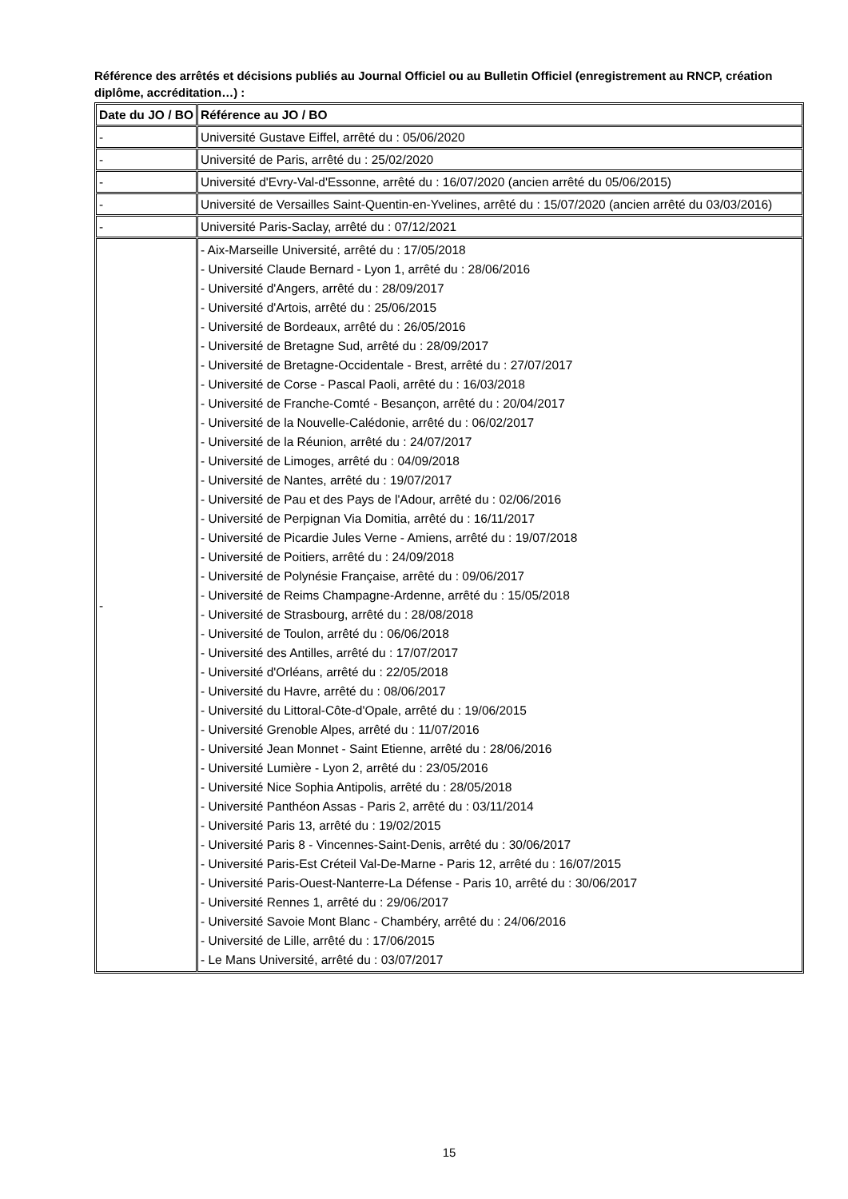Référence des arrêtés et décisions publiés au Journal Officiel ou au Bulletin Officiel (enregistrement au RNCP, création diplôme, accréditation…) :
| Date du JO / BO | Référence au JO / BO |
| --- | --- |
| - | Université Gustave Eiffel, arrêté du : 05/06/2020 |
| - | Université de Paris, arrêté du : 25/02/2020 |
| - | Université d'Evry-Val-d'Essonne, arrêté du : 16/07/2020 (ancien arrêté du 05/06/2015) |
| - | Université de Versailles Saint-Quentin-en-Yvelines, arrêté du : 15/07/2020 (ancien arrêté du 03/03/2016) |
| - | Université Paris-Saclay, arrêté du : 07/12/2021 |
| - | - Aix-Marseille Université, arrêté du : 17/05/2018 - Université Claude Bernard - Lyon 1, arrêté du : 28/06/2016 - Université d'Angers, arrêté du : 28/09/2017 - Université d'Artois, arrêté du : 25/06/2015 - Université de Bordeaux, arrêté du : 26/05/2016 - Université de Bretagne Sud, arrêté du : 28/09/2017 - Université de Bretagne-Occidentale - Brest, arrêté du : 27/07/2017 - Université de Corse - Pascal Paoli, arrêté du : 16/03/2018 - Université de Franche-Comté - Besançon, arrêté du : 20/04/2017 - Université de la Nouvelle-Calédonie, arrêté du : 06/02/2017 - Université de la Réunion, arrêté du : 24/07/2017 - Université de Limoges, arrêté du : 04/09/2018 - Université de Nantes, arrêté du : 19/07/2017 - Université de Pau et des Pays de l'Adour, arrêté du : 02/06/2016 - Université de Perpignan Via Domitia, arrêté du : 16/11/2017 - Université de Picardie Jules Verne - Amiens, arrêté du : 19/07/2018 - Université de Poitiers, arrêté du : 24/09/2018 - Université de Polynésie Française, arrêté du : 09/06/2017 - Université de Reims Champagne-Ardenne, arrêté du : 15/05/2018 - Université de Strasbourg, arrêté du : 28/08/2018 - Université de Toulon, arrêté du : 06/06/2018 - Université des Antilles, arrêté du : 17/07/2017 - Université d'Orléans, arrêté du : 22/05/2018 - Université du Havre, arrêté du : 08/06/2017 - Université du Littoral-Côte-d'Opale, arrêté du : 19/06/2015 - Université Grenoble Alpes, arrêté du : 11/07/2016 - Université Jean Monnet - Saint Etienne, arrêté du : 28/06/2016 - Université Lumière - Lyon 2, arrêté du : 23/05/2016 - Université Nice Sophia Antipolis, arrêté du : 28/05/2018 - Université Panthéon Assas - Paris 2, arrêté du : 03/11/2014 - Université Paris 13, arrêté du : 19/02/2015 - Université Paris 8 - Vincennes-Saint-Denis, arrêté du : 30/06/2017 - Université Paris-Est Créteil Val-De-Marne - Paris 12, arrêté du : 16/07/2015 - Université Paris-Ouest-Nanterre-La Défense - Paris 10, arrêté du : 30/06/2017 - Université Rennes 1, arrêté du : 29/06/2017 - Université Savoie Mont Blanc - Chambéry, arrêté du : 24/06/2016 - Université de Lille, arrêté du : 17/06/2015 - Le Mans Université, arrêté du : 03/07/2017 |
15